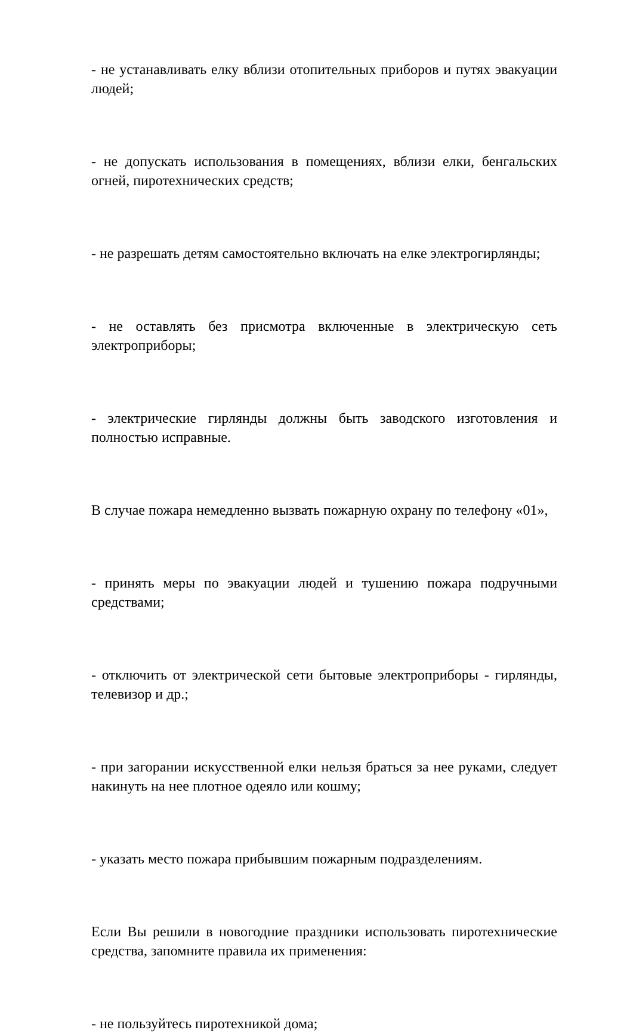- не устанавливать елку вблизи отопительных приборов и путях эвакуации людей;
- не допускать использования в помещениях, вблизи елки, бенгальских огней, пиротехнических средств;
- не разрешать детям самостоятельно включать на елке электрогирлянды;
- не оставлять без присмотра включенные в электрическую сеть электроприборы;
- электрические гирлянды должны быть заводского изготовления и полностью исправные.
В случае пожара немедленно вызвать пожарную охрану по телефону «01»,
- принять меры по эвакуации людей и тушению пожара подручными средствами;
- отключить от электрической сети бытовые электроприборы - гирлянды, телевизор и др.;
- при загорании искусственной елки нельзя браться за нее руками, следует накинуть на нее плотное одеяло или кошму;
- указать место пожара прибывшим пожарным подразделениям.
Если Вы решили в новогодние праздники использовать пиротехнические средства, запомните правила их применения:
- не пользуйтесь пиротехникой дома;